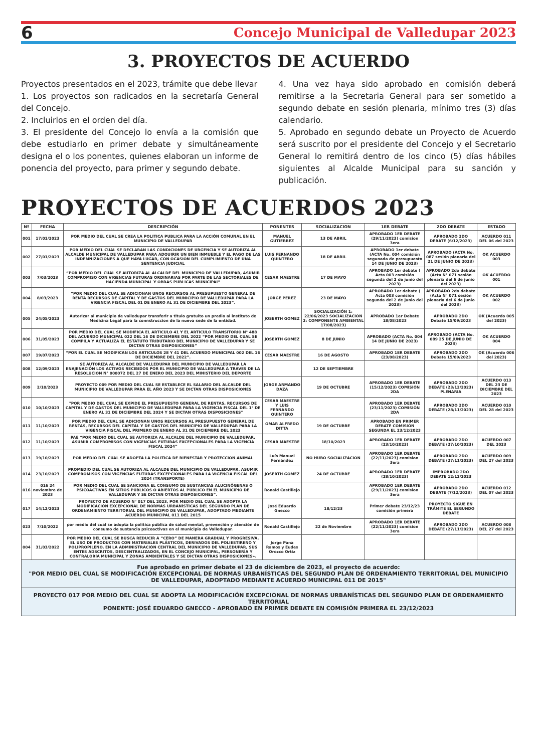6 Concejo Municipal de Valledupar 2023
3. PROYECTOS DE ACUERDO
Proyectos presentados en el 2023, trámite que debe llevar
1. Los proyectos son radicados en la secretaría General del Concejo.
2. Incluirlos en el orden del día.
3. El presidente del Concejo lo envía a la comisión que debe estudiarlo en primer debate y simultáneamente designa el o los ponentes, quienes elaboran un informe de ponencia del proyecto, para primer y segundo debate.
4. Una vez haya sido aprobado en comisión deberá remitirse a la Secretaria General para ser sometido a segundo debate en sesión plenaria, mínimo tres (3) días calendario.
5. Aprobado en segundo debate un Proyecto de Acuerdo será suscrito por el presidente del Concejo y el Secretario General lo remitirá dentro de los cinco (5) días hábiles siguientes al Alcalde Municipal para su sanción y publicación.
PROYECTOS DE ACUERDOS 2023
| Nº | FECHA | DESCRIPCIÓN | PONENTES | SOCIALIZACION | 1ER DEBATE | 2DO DEBATE | ESTADO |
| --- | --- | --- | --- | --- | --- | --- | --- |
| 001 | 17/01/2023 | POR MEDIO DEL CUAL SE CREA LA POLITICA PUBLICA PARA LA ACCIÓN COMUNAL EN EL MUNICIPIO DE VALLEDUPAR | MANUEL GUTIERREZ | 13 DE ABRIL | APROBADO 1ER DEBATE (29/11/2023) comision 3era | APROBADO 2DO DEBATE (6/12/2023) | ACUERDO 011 DEL 06 del 2023 |
| 002 | 27/01/2023 | POR MEDIO DEL CUAL SE DECLARAN LAS CONDICIONES DE URGENCIA Y SE AUTORIZA AL ALCALDE MUNICIPAL DE VALLEDUPAR PARA ADQUIRIR UN BIEN INMUEBLE Y EL PAGO DE LAS INDEMNIZACIONES A QUE HAYA LUGAR, CON OCASIÓN DEL CUMPLIMIENTO DE UNA SENTENCIA JUDICIAL | LUIS FERNANDO QUINTERO | 18 DE ABRIL | APROBADO 1er debate (ACTA No. 004 comisión segunada de presupuesto 14 DE JUNIO DE 2023) | APROBADO (ACTA No. 087 sesión plenaria del 21 DE JUNIO DE 2023) | OK ACUERDO 003 |
| 003 | 7/03/2023 | “POR MEDIO DEL CUAL SE AUTORIZA AL ALCALDE DEL MUNICIPIO DE VALLEDUPAR, ASUMIR COMPROMISO CON VIGENCIAS FUTURAS ORDINARIAS POR PARTE DE LAS SECTORIALES DE HACIENDA MUNICIPAL Y OBRAS PUBLICAS MUNICIPAL” | CESAR MAESTRE | 17 DE MAYO | APROBADO 1er debate ( Acta 003 comisión segunda del 2 de junio del 2023) | APROBADO 2do debate (Acta N° 071 sesión plenaria del 6 de junio del 2023) | OK ACUERDO 001 |
| 004 | 8/03/2023 | “POR MEDIO DEL CUAL SE ADICIONAN UNOS RECURSOS AL PRESUPUESTO GENERAL DE RENTA RECURSOS DE CAPITAL Y DE GASTOS DEL MUNICIPIO DE VALLEDUPAR PARA LA VIGENCIA FISCAL DEL 01 DE ENERO AL 31 DE DICIEMBRE DEL 2023”. | JORGE PEREZ | 23 DE MAYO | APROBADO 1er debate ( Acta 003 comisión segunda del 2 de junio del 2023) | APROBADO 2do debate (Acta N° 071 sesión plenaria del 6 de junio del 2023) | OK ACUERDO 002 |
| 005 | 24/05/2023 | Autorizar al municipio de valledupar transferir a titulo gratuito un predio al instituto de Medicina Legal para la connstruccion de la nueva sede de la entidad. | JOSERTH GOMEZ | SOCIALIZACIÓN 1: 22/06/2023 SOCIALIZACIÓN 2: COMPONENTE AMBIENTAL 17/08/2023) | APROBADO 1er Debate 18/08/2023 | APROBADO 2DO Debate 15/09/2023 | OK (Acuerdo 005 del 2023) |
| 006 | 31/05/2023 | POR MEDIO DEL CUAL SE MODIFICA EL ARTICULO 41 Y EL ARTICULO TRANSITORIO N° 488 DEL ACUERDO MUNICIPAL 022 DEL 16 DE DICIEMBRE DEL 2022 “POR MEDIO DEL CUAL SE COMPILA Y ACTUALIZA EL ESTATUTO TRIBUTARIO DEL MUNICIPIO DE VALLEDUPAR Y SE DICTAN OTRAS DISPOSICIONES” | JOSERTH GOMEZ | 8 DE JUNIO | APROBADO (ACTA No. 004 14 DE JUNIO DE 2023) | APROBADO (ACTA No. 089 25 DE JUNIO DE 2023) | OK ACUERDO 004 |
| 007 | 19/07/2023 | “POR EL CUAL SE MODIFICAN LOS ARTICULOS 28 Y 41 DEL ACUERDO MUNICIPAL 002 DEL 16 DE DICIEMBRE DEL 2022”. | CESAR MAESTRE | 16 DE AGOSTO | APROBADO 1ER DEBATE (23/08/2023) | APROBADO 2DO Debate 15/09/2023 | OK (Acuerdo 006 del 2023) |
| 008 | 12/09/2023 | SE AUTORIZA AL ALCALDE DE VALLEDUPAR DEL MUNICIPIO DE VALLEDUPAR LA ENAJENACIÓN LOS ACTIVOS RECIBIDOS POR EL MUNICIPIO DE VALLEDUPAR A TRAVES DE LA RESOLUCION N° 000072 DEL 27 DE ENERO DEL 2023 DEL MINISTERIO DEL DEPORTE | | 12 DE SEPTIEMBRE | | | |
| 009 | 2/10/2023 | PROYECTO 009 POR MEDIO DEL CUAL SE ESTABLECE EL SALARIO DEL ALCALDE DEL MUNICIPIO DE VALLEDUPAR PARA EL AÑO 2023 Y SE DICTAN OTRAS DISPOSICIONES | JORGE ARMANDO DAZA | 19 DE OCTUBRE | APROBADO 1ER DEBATE (15/12/2023) COMISIÓN 2DA | APROBADO 2DO DEBATE (23/12/2023) PLENARIA | ACUERDO 013 DEL 23 DE DICIEMBRE DEL 2023 |
| 010 | 10/10/2023 | "POR MEDIO DEL CUAL SE EXPIDE EL PRESUPUESTO GENERAL DE RENTAS, RECURSOS DE CAPITAL Y DE GASTOS DEL MUNICIPIO DE VALLEDUPAR PARA LA VIGENCIA FISCAL DEL 1° DE ENERO AL 31 DE DICIEMBRE DEL 2024 Y SE DICTAN OTRAS DISPOSICIONES" | CESAR MAESTRE Y LUIS FERNANDO QUINTERO | | APROBADO 1ER DEBATE (23/11/2023) COMISIÓN 2DA | APROBADO 2DO DEBATE (28/11/2023) | ACUERDO 010 DEL 28 del 2023 |
| 011 | 11/10/2023 | POR MEDIO DEL CUAL SE ADICIONAN UNOS RECURSOS AL PRESUPUESTO GENERAL DE RENTAS, RECURSOS DEL CAPITAL Y DE GASTOS DEL MUNICIPIO DE VALLEDUPAR PARA LA VIGENCIA FISCAL DEL PRIMERO DE ENERO AL 31 DE DICIEMBRE DEL 2023 | OMAR ALFREDO DITTA | 19 DE OCTUBRE | APROBADO EN PRIMER DEBATE COMISIÓN SEGUNDA EL 23/12/2023 | | |
| 012 | 11/10/2023 | PAE “POR MEDIO DEL CUAL SE AUTORIZA AL ALCALDE DEL MUNICIPIO DE VALLEDUPAR, ASUMIR COMPROMISOS CON VIGENCIAS FUTURAS EXCEPCIONALES PARA LA VIGENCIA FISCAL 2024” | CESAR MAESTRE | 18/10/2023 | APROBADO 1ER DEBATE (23/10/2023) | APROBADO 2DO DEBATE (27/10/2023) | ACUERDO 007 DEL 2023 |
| 013 | 19/10/2023 | POR MEDIO DEL CUAL SE ADOPTA LA POLITICA DE BIENESTAR Y PROTECCION ANIMAL | Luís Manuel Fernández | NO HUBO SOCIALIZACION | APROBADO 1ER DEBATE (22/11/2023) comision 3era | APROBADO 2DO DEBATE (27/11/2023) | ACUERDO 009 DEL 27 del 2023 |
| 014 | 23/10/2023 | PROMEDIO DEL CUAL SE AUTORIZA AL ALCALDE DEL MUNICIPIO DE VALLEDUPAR, ASUMIR COMPROMISOS CON VIGENCIAS FUTURAS EXCEPCIONALES PARA LA VIGENCIA FISCAL DEL 2024 (TRANSPORTE) | JOSERTH GOMEZ | 24 DE OCTUBRE | APROBADO 1ER DEBATE (28/10/2023) | IMPROBADO 2DO DEBATE 12/12/2023 | |
| 016 | 016 24 noviembre de 2023 | POR MEDIO DEL CUAL SE SANCIONA EL CONSUMO DE SUSTANCIAS ALUCINÓGENAS O PSICOACTIVAS EN SITIOS PÚBLICOS O ABIERTOS AL PÚBLICO EN EL MUNICIPIO DE VALLEDUPAR Y SE DICTAN OTRAS DISPOSICIONES”. | Ronald Castillejo | | APROBADO 1ER DEBATE (29/11/2023) comision 3era | APROBADO 2DO DEBATE (7/12/2023) | ACUERDO 012 DEL 07 del 2023 |
| 017 | 14/12/2023 | PROYECTO DE ACUERDO N° 017 DEL 2023, POR MEDIO DEL CUAL SE ADOPTA LA MODIFICACIÓN EXCEPCIONAL DE NORMAS URBANÍSTICAS DEL SEGUNDO PLAN DE ORDENAMIENTO TERRITORIAL DEL MUNICIPIO DE VALLEDUPAR, ADOPTADO MEDIANTE ACUERDO MUNICIPAL 011 DEL 2015 | José Eduardo Gnecco | 18/12/23 | Primer debate 23/12/23 comisión primera | PROYECTO SIGUE EN TRÁMITE EL SEGUNDO DEBATE | |
| 023 | 7/10/2022 | por medio del cual se adopta la política pública de salud mental, prevención y atención de consumo de sustancia psicoactivas en el municipio de Valledupar. | Ronald Castillejo | 22 de Noviembre | APROBADO 1ER DEBATE (22/11/2023) comision 3era | APROBADO 2DO DEBATE (27/11/2023) | ACUERDO 008 DEL 27 del 2023 |
| 004 | 31/03/2022 | POR MEDIO DEL CUAL SE BUSCA REDUCIR A “CERO” DE MANERA GRADUAL Y PROGRESIVA, EL USO DE PRODUCTOS CON MATERIALES PLÁSTICOS, DERIVADOS DEL POLIESTIRENO Y POLIPROPILENO, EN LA ADMINISTRACIÓN CENTRAL DEL MUNICIPIO DE VALLEDUPAR, SUS ENTES ADSCRITOS, DESCENTRALIZADOS, EN EL CONCEJO MUNICIPAL, PERSONERÍA Y CONTRALORÍA MUNICIPAL Y ZONAS AMBIENTALES Y SE DICTAN OTRAS DISPOSICIONES». | Jorge Pana Ramos y Eudes Orozco Ortiz | | | | |
Fue aprobado en primer debate el 23 de diciembre de 2023, el proyecto de acuerdo:
"POR MEDIO DEL CUAL SE MODIFICACIÓN EXCEPCIONAL DE NORMAS URBANÍSTICAS DEL SEGUNDO PLAN DE ORDENAMIENTO TERRITORIAL DEL MUNICIPIO DE VALLEDUPAR, ADOPTADO MEDIANTE ACUERDO MUNICIPAL 011 DE 2015"
PROYECTO 017 POR MEDIO DEL CUAL SE ADOPTA LA MODIFICACIÓN EXCEPCIONAL DE NORMAS URBANÍSTICAS DEL SEGUNDO PLAN DE ORDENAMIENTO TERRITORIAL
PONENTE: JOSÉ EDUARDO GNECCO - APROBADO EN PRIMER DEBATE EN COMISIÓN PRIMERA EL 23/12/2023